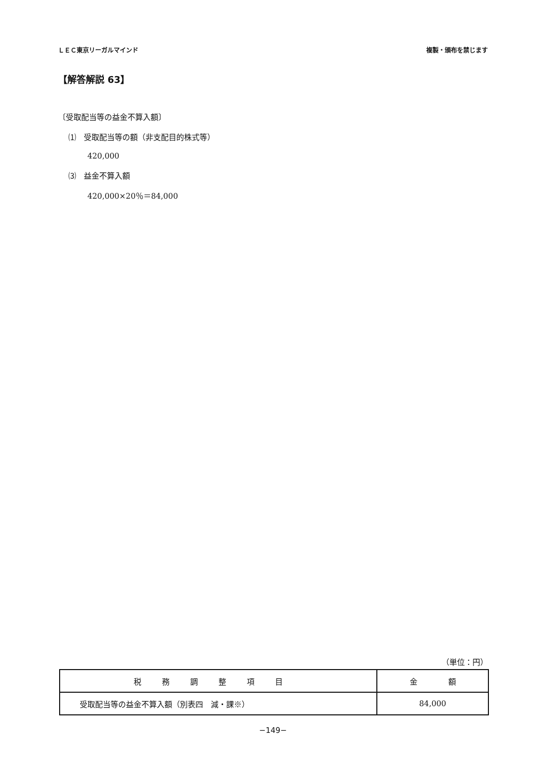ＬＥＣ東京リーガルマインド 複製・頒布を禁じます
【解答解説 63】
〔受取配当等の益金不算入額〕
⑴　受取配当等の額（非支配目的株式等）
420,000
⑶　益金不算入額
420,000×20％＝84,000
（単位：円）
| 税務調整項目 | 金 額 |
| --- | --- |
| 受取配当等の益金不算入額（別表四 減・課※） | 84,000 |
−149−